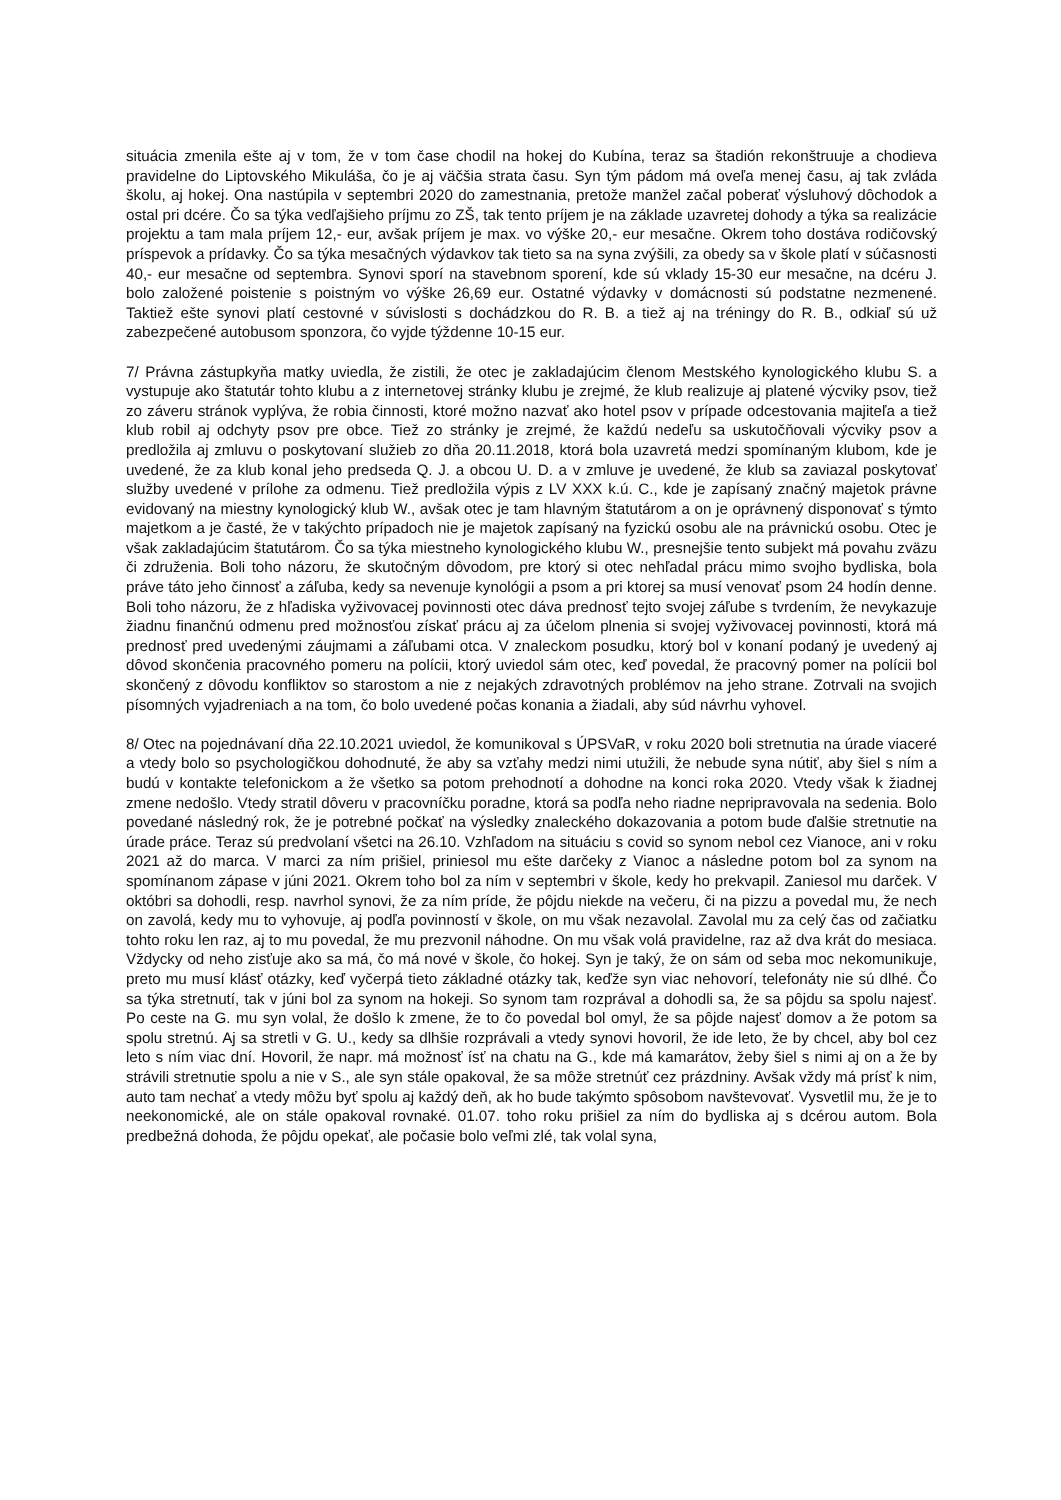situácia zmenila ešte aj v tom, že v tom čase chodil na hokej do Kubína, teraz sa štadión rekonštruuje a chodieva pravidelne do Liptovského Mikuláša, čo je aj väčšia strata času. Syn tým pádom má oveľa menej času, aj tak zvláda školu, aj hokej. Ona nastúpila v septembri 2020 do zamestnania, pretože manžel začal poberať výsluhový dôchodok a ostal pri dcére. Čo sa týka vedľajšieho príjmu zo ZŠ, tak tento príjem je na základe uzavretej dohody a týka sa realizácie projektu a tam mala príjem 12,- eur, avšak príjem je max. vo výške 20,- eur mesačne. Okrem toho dostáva rodičovský príspevok a prídavky. Čo sa týka mesačných výdavkov tak tieto sa na syna zvýšili, za obedy sa v škole platí v súčasnosti 40,- eur mesačne od septembra. Synovi sporí na stavebnom sporení, kde sú vklady 15-30 eur mesačne, na dcéru J. bolo založené poistenie s poistným vo výške 26,69 eur. Ostatné výdavky v domácnosti sú podstatne nezmenené. Taktiež ešte synovi platí cestovné v súvislosti s dochádzkou do R. B. a tiež aj na tréningy do R. B., odkiaľ sú už zabezpečené autobusom sponzora, čo vyjde týždenne 10-15 eur.
7/ Právna zástupkyňa matky uviedla, že zistili, že otec je zakladajúcim členom Mestského kynologického klubu S. a vystupuje ako štatutár tohto klubu a z internetovej stránky klubu je zrejmé, že klub realizuje aj platené výcviky psov, tiež zo záveru stránok vyplýva, že robia činnosti, ktoré možno nazvať ako hotel psov v prípade odcestovania majiteľa a tiež klub robil aj odchyty psov pre obce. Tiež zo stránky je zrejmé, že každú nedeľu sa uskutočňovali výcviky psov a predložila aj zmluvu o poskytovaní služieb zo dňa 20.11.2018, ktorá bola uzavretá medzi spomínaným klubom, kde je uvedené, že za klub konal jeho predseda Q. J. a obcou U. D. a v zmluve je uvedené, že klub sa zaviazal poskytovať služby uvedené v prílohe za odmenu. Tiež predložila výpis z LV XXX k.ú. C., kde je zapísaný značný majetok právne evidovaný na miestny kynologický klub W., avšak otec je tam hlavným štatutárom a on je oprávnený disponovať s týmto majetkom a je časté, že v takýchto prípadoch nie je majetok zapísaný na fyzickú osobu ale na právnickú osobu. Otec je však zakladajúcim štatutárom. Čo sa týka miestneho kynologického klubu W., presnejšie tento subjekt má povahu zväzu či združenia. Boli toho názoru, že skutočným dôvodom, pre ktorý si otec nehľadal prácu mimo svojho bydliska, bola práve táto jeho činnosť a záľuba, kedy sa nevenuje kynológii a psom a pri ktorej sa musí venovať psom 24 hodín denne. Boli toho názoru, že z hľadiska vyživovacej povinnosti otec dáva prednosť tejto svojej záľube s tvrdením, že nevykazuje žiadnu finančnú odmenu pred možnosťou získať prácu aj za účelom plnenia si svojej vyživovacej povinnosti, ktorá má prednosť pred uvedenými záujmami a záľubami otca. V znaleckom posudku, ktorý bol v konaní podaný je uvedený aj dôvod skončenia pracovného pomeru na polícii, ktorý uviedol sám otec, keď povedal, že pracovný pomer na polícii bol skončený z dôvodu konfliktov so starostom a nie z nejakých zdravotných problémov na jeho strane. Zotrvali na svojich písomných vyjadreniach a na tom, čo bolo uvedené počas konania a žiadali, aby súd návrhu vyhovel.
8/ Otec na pojednávaní dňa 22.10.2021 uviedol, že komunikoval s ÚPSVaR, v roku 2020 boli stretnutia na úrade viaceré a vtedy bolo so psychologičkou dohodnuté, že aby sa vzťahy medzi nimi utužili, že nebude syna nútiť, aby šiel s ním a budú v kontakte telefonickom a že všetko sa potom prehodnotí a dohodne na konci roka 2020. Vtedy však k žiadnej zmene nedošlo. Vtedy stratil dôveru v pracovníčku poradne, ktorá sa podľa neho riadne nepripravovala na sedenia. Bolo povedané následný rok, že je potrebné počkať na výsledky znaleckého dokazovania a potom bude ďalšie stretnutie na úrade práce. Teraz sú predvolaní všetci na 26.10. Vzhľadom na situáciu s covid so synom nebol cez Vianoce, ani v roku 2021 až do marca. V marci za ním prišiel, priniesol mu ešte darčeky z Vianoc a následne potom bol za synom na spomínanom zápase v júni 2021. Okrem toho bol za ním v septembri v škole, kedy ho prekvapil. Zaniesol mu darček. V októbri sa dohodli, resp. navrhol synovi, že za ním príde, že pôjdu niekde na večeru, či na pizzu a povedal mu, že nech on zavolá, kedy mu to vyhovuje, aj podľa povinností v škole, on mu však nezavolal. Zavolal mu za celý čas od začiatku tohto roku len raz, aj to mu povedal, že mu prezvonil náhodne. On mu však volá pravidelne, raz až dva krát do mesiaca. Vždycky od neho zisťuje ako sa má, čo má nové v škole, čo hokej. Syn je taký, že on sám od seba moc nekomunikuje, preto mu musí klásť otázky, keď vyčerpá tieto základné otázky tak, keďže syn viac nehovorí, telefonáty nie sú dlhé. Čo sa týka stretnutí, tak v júni bol za synom na hokeji. So synom tam rozprával a dohodli sa, že sa pôjdu sa spolu najesť. Po ceste na G. mu syn volal, že došlo k zmene, že to čo povedal bol omyl, že sa pôjde najesť domov a že potom sa spolu stretnú. Aj sa stretli v G. U., kedy sa dlhšie rozprávali a vtedy synovi hovoril, že ide leto, že by chcel, aby bol cez leto s ním viac dní. Hovoril, že napr. má možnosť ísť na chatu na G., kde má kamarátov, žeby šiel s nimi aj on a že by strávili stretnutie spolu a nie v S., ale syn stále opakoval, že sa môže stretnúť cez prázdniny. Avšak vždy má prísť k nim, auto tam nechať a vtedy môžu byť spolu aj každý deň, ak ho bude takýmto spôsobom navštevovať. Vysvetlil mu, že je to neekonomické, ale on stále opakoval rovnaké. 01.07. toho roku prišiel za ním do bydliska aj s dcérou autom. Bola predbežná dohoda, že pôjdu opekať, ale počasie bolo veľmi zlé, tak volal syna,